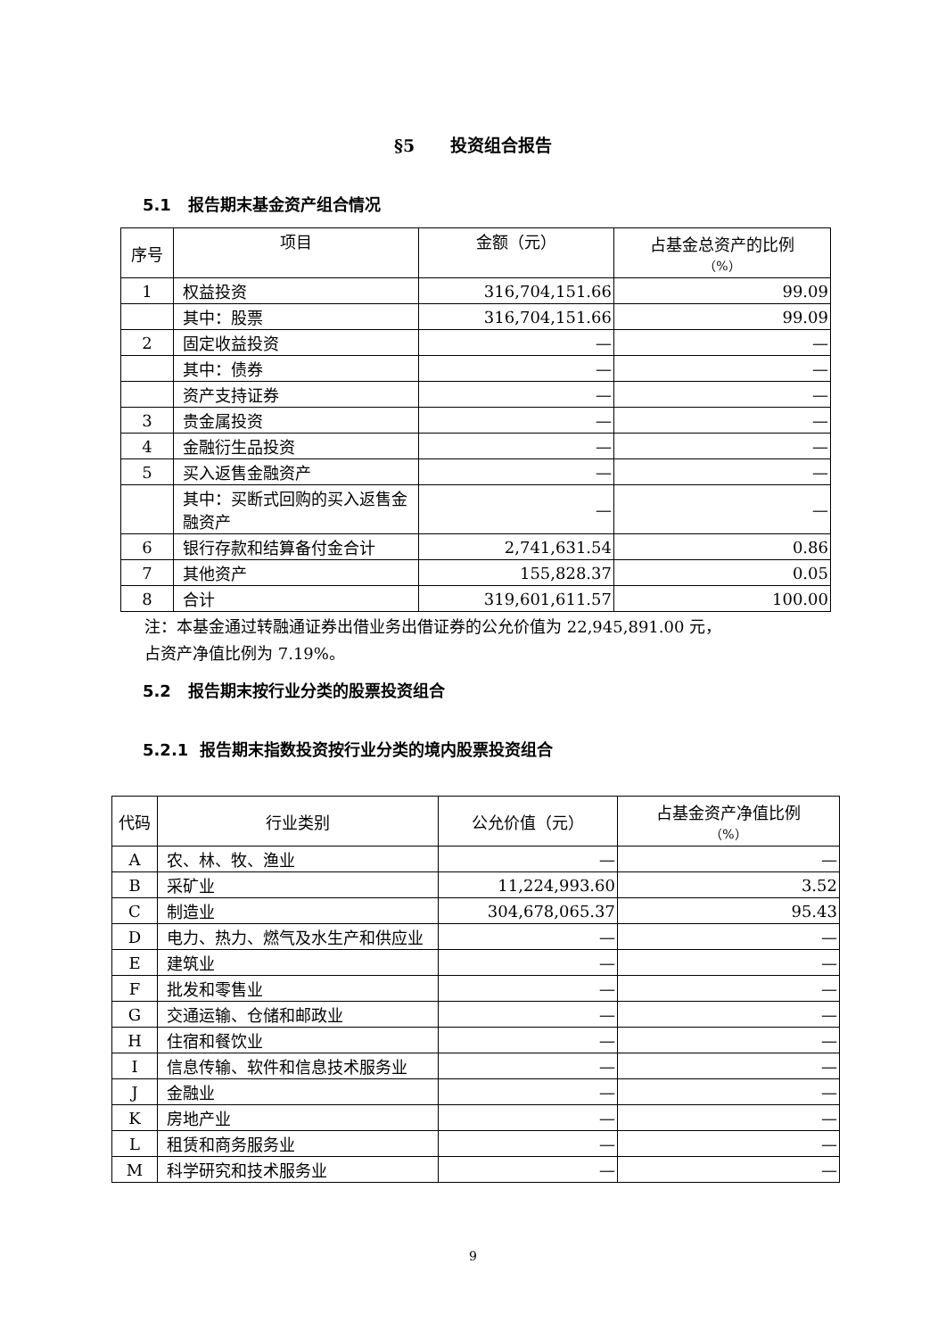§5 投资组合报告
5.1 报告期末基金资产组合情况
| 序号 | 项目 | 金额（元） | 占基金总资产的比例 （%） |
| --- | --- | --- | --- |
| 1 | 权益投资 | 316,704,151.66 | 99.09 |
| | 其中：股票 | 316,704,151.66 | 99.09 |
| 2 | 固定收益投资 | — | — |
| | 其中：债券 | — | — |
| | 资产支持证券 | — | — |
| 3 | 贵金属投资 | — | — |
| 4 | 金融衍生品投资 | — | — |
| 5 | 买入返售金融资产 | — | — |
| | 其中：买断式回购的买入返售金融资产 | — | — |
| 6 | 银行存款和结算备付金合计 | 2,741,631.54 | 0.86 |
| 7 | 其他资产 | 155,828.37 | 0.05 |
| 8 | 合计 | 319,601,611.57 | 100.00 |
注：本基金通过转融通证券出借业务出借证券的公允价值为 22,945,891.00 元，
占资产净值比例为 7.19%。
5.2 报告期末按行业分类的股票投资组合
5.2.1 报告期末指数投资按行业分类的境内股票投资组合
| 代码 | 行业类别 | 公允价值（元） | 占基金资产净值比例 （%） |
| --- | --- | --- | --- |
| A | 农、林、牧、渔业 | — | — |
| B | 采矿业 | 11,224,993.60 | 3.52 |
| C | 制造业 | 304,678,065.37 | 95.43 |
| D | 电力、热力、燃气及水生产和供应业 | — | — |
| E | 建筑业 | — | — |
| F | 批发和零售业 | — | — |
| G | 交通运输、仓储和邮政业 | — | — |
| H | 住宿和餐饮业 | — | — |
| I | 信息传输、软件和信息技术服务业 | — | — |
| J | 金融业 | — | — |
| K | 房地产业 | — | — |
| L | 租赁和商务服务业 | — | — |
| M | 科学研究和技术服务业 | — | — |
9